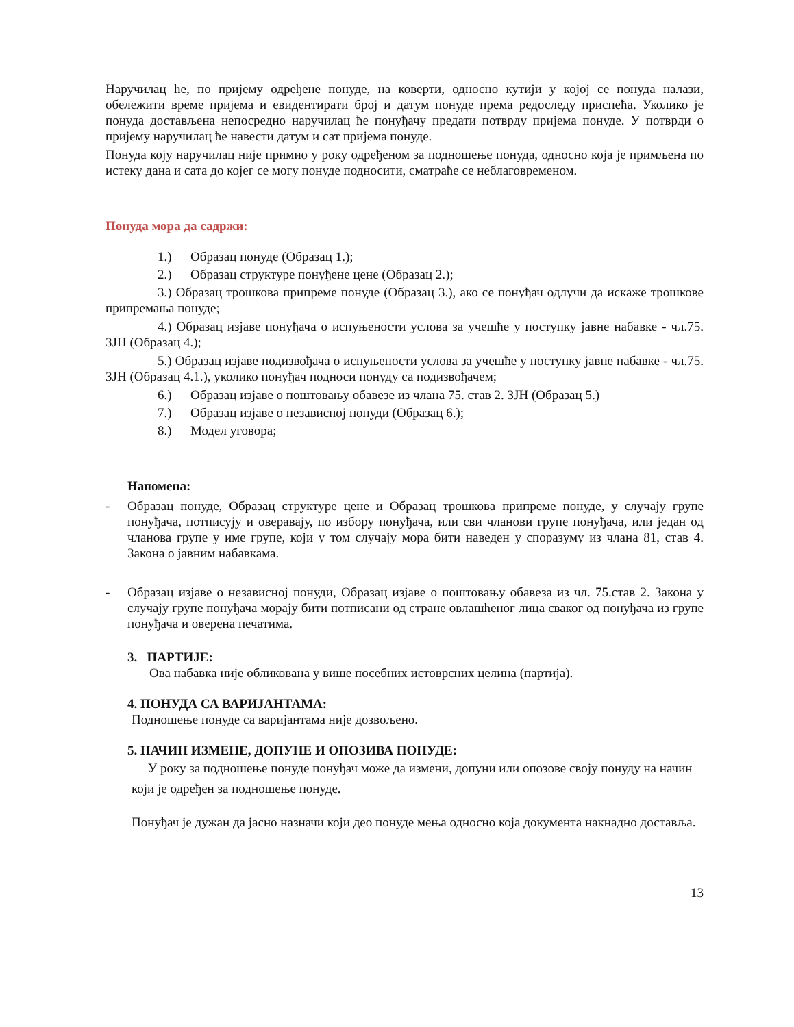Наручилац ће, по пријему одређене понуде, на коверти, односно кутији у којој се понуда налази, обележити време пријема и евидентирати број и датум понуде према редоследу приспећа. Уколико је понуда достављена непосредно наручилац ће понуђачу предати потврду пријема понуде. У потврди о пријему наручилац ће навести датум и сат пријема понуде.
Понуда коју наручилац није примио у року одређеном за подношење понуда, односно која је примљена по истеку дана и сата до којег се могу понуде подносити, сматраће се неблаговременом.
Понуда мора да садржи:
1.) Образац понуде (Образац 1.);
2.) Образац структуре понуђене цене (Образац 2.);
3.) Образац трошкова припреме понуде (Образац 3.), ако се понуђач одлучи да искаже трошкове припремања понуде;
4.) Образац изјаве понуђача о испуњености услова за учешће у поступку јавне набавке - чл.75. ЗЈН (Образац 4.);
5.) Образац изјаве подизвођача о испуњености услова за учешће у поступку јавне набавке - чл.75. ЗЈН (Образац 4.1.), уколико понуђач подноси понуду са подизвођачем;
6.) Образац изјаве о поштовању обавезе из члана 75. став 2. ЗЈН (Образац 5.)
7.) Образац изјаве о независној понуди (Образац 6.);
8.) Модел уговора;
Напомена:
- Образац понуде, Образац структуре цене и Образац трошкова припреме понуде, у случају групе понуђача, потписују и оверавају, по избору понуђача, или сви чланови групе понуђача, или један од чланова групе у име групе, који у том случају мора бити наведен у споразуму из члана 81, став 4. Закона о јавним набавкама.
- Образац изјаве о независној понуди, Образац изјаве о поштовању обавеза из чл. 75.став 2. Закона у случају групе понуђача морају бити потписани од стране овлашћеног лица сваког од понуђача из групе понуђача и оверена печатима.
3. ПАРТИЈЕ:
Ова набавка није обликована у више посебних истоврсних целина (партија).
4. ПОНУДА СА ВАРИЈАНТАМА:
Подношење понуде са варијантама није дозвољено.
5. НАЧИН ИЗМЕНЕ, ДОПУНЕ И ОПОЗИВА ПОНУДЕ:
У року за подношење понуде понуђач може да измени, допуни или опозове своју понуду на начин који је одређен за подношење понуде.
Понуђач је дужан да јасно назначи који део понуде мења односно која документа накнадно доставља.
13